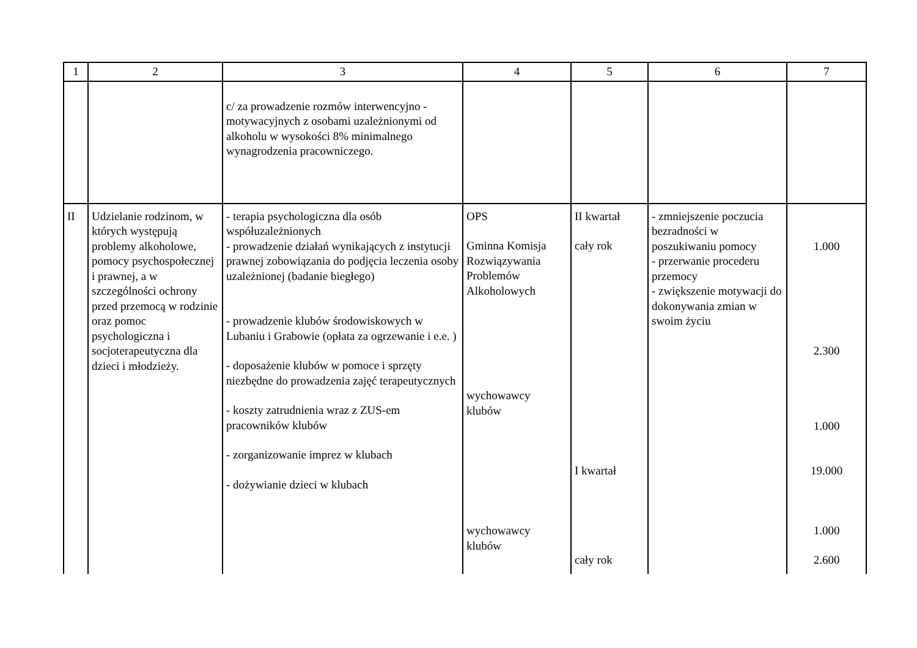| 1 | 2 | 3 | 4 | 5 | 6 | 7 |
| --- | --- | --- | --- | --- | --- | --- |
| | | c/ za prowadzenie rozmów interwencyjno - motywacyjnych z osobami uzależnionymi od alkoholu w wysokości 8% minimalnego wynagrodzenia pracowniczego. | | | | |
| II | Udzielanie rodzinom, w których występują problemy alkoholowe, pomocy psychospołecznej i prawnej, a w szczególności ochrony przed przemocą w rodzinie oraz pomoc psychologiczna i socjoterapeutyczna dla dzieci i młodzieży. | - terapia psychologiczna dla osób współuzależnionych - prowadzenie działań wynikających z instytucji prawnej zobowiązania do podjęcia leczenia osoby uzależnionej (badanie biegłego) - prowadzenie klubów środowiskowych w Lubaniu i Grabowie (opłata za ogrzewanie i e.e. ) - doposażenie klubów w pomoce i sprzęty niezbędne do prowadzenia zajęć terapeutycznych - koszty zatrudnienia wraz z ZUS-em pracowników klubów - zorganizowanie imprez w klubach - dożywianie dzieci w klubach | OPS Gminna Komisja Rozwiązywania Problemów Alkoholowych wychowawcy klubów wychowawcy klubów | II kwartał cały rok I kwartał cały rok | - zmniejszenie poczucia bezradności w poszukiwaniu pomocy - przerwanie procederu przemocy - zwiększenie motywacji do dokonywania zmian w swoim życiu | 1.000 2.300 1.000 19.000 1.000 2.600 |